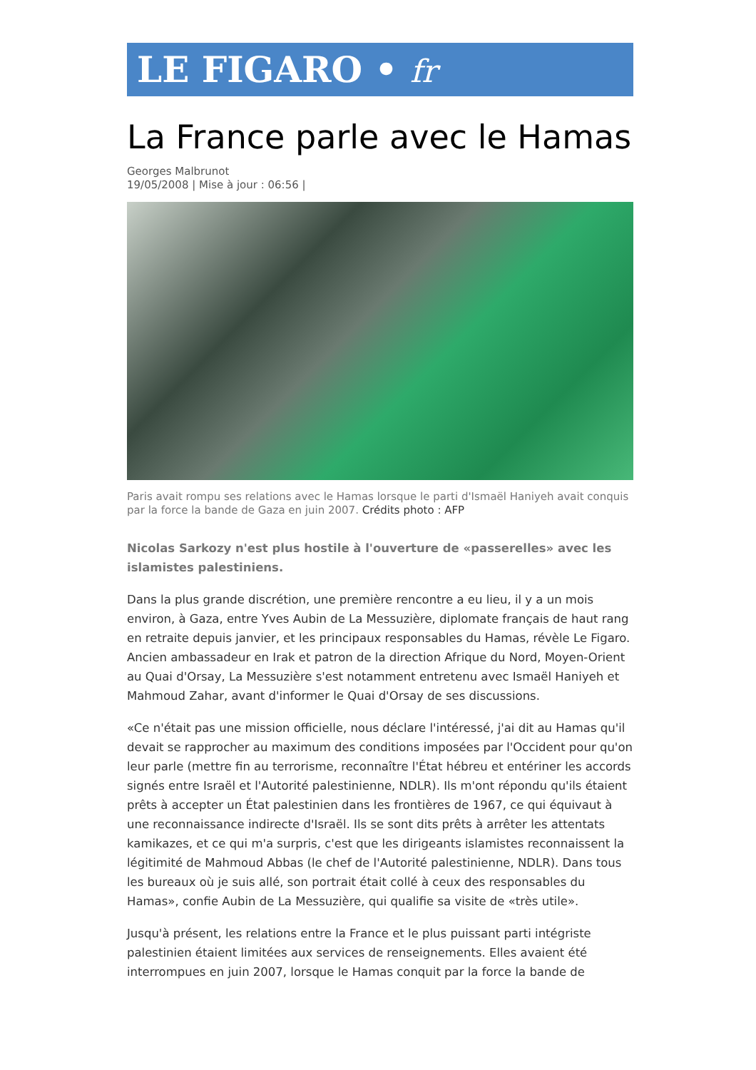LE FIGARO • fr
La France parle avec le Hamas
Georges Malbrunot
19/05/2008 | Mise à jour : 06:56 |
Paris avait rompu ses relations avec le Hamas lorsque le parti d'Ismaël Haniyeh avait conquis par la force la bande de Gaza en juin 2007. Crédits photo : AFP
Nicolas Sarkozy n'est plus hostile à l'ouverture de «passerelles» avec les islamistes palestiniens.
Dans la plus grande discrétion, une première rencontre a eu lieu, il y a un mois environ, à Gaza, entre Yves Aubin de La Messuzière, diplomate français de haut rang en retraite depuis janvier, et les principaux responsables du Hamas, révèle Le Figaro. Ancien ambassadeur en Irak et patron de la direction Afrique du Nord, Moyen-Orient au Quai d'Orsay, La Messuzière s'est notamment entretenu avec Ismaël Haniyeh et Mahmoud Zahar, avant d'informer le Quai d'Orsay de ses discussions.
«Ce n'était pas une mission officielle, nous déclare l'intéressé, j'ai dit au Hamas qu'il devait se rapprocher au maximum des conditions imposées par l'Occident pour qu'on leur parle (mettre fin au terrorisme, reconnaître l'État hébreu et entériner les accords signés entre Israël et l'Autorité palestinienne, NDLR). Ils m'ont répondu qu'ils étaient prêts à accepter un État palestinien dans les frontières de 1967, ce qui équivaut à une reconnaissance indirecte d'Israël. Ils se sont dits prêts à arrêter les attentats kamikazes, et ce qui m'a surpris, c'est que les dirigeants islamistes reconnaissent la légitimité de Mahmoud Abbas (le chef de l'Autorité palestinienne, NDLR). Dans tous les bureaux où je suis allé, son portrait était collé à ceux des responsables du Hamas», confie Aubin de La Messuzière, qui qualifie sa visite de «très utile».
Jusqu'à présent, les relations entre la France et le plus puissant parti intégriste palestinien étaient limitées aux services de renseignements. Elles avaient été interrompues en juin 2007, lorsque le Hamas conquit par la force la bande de